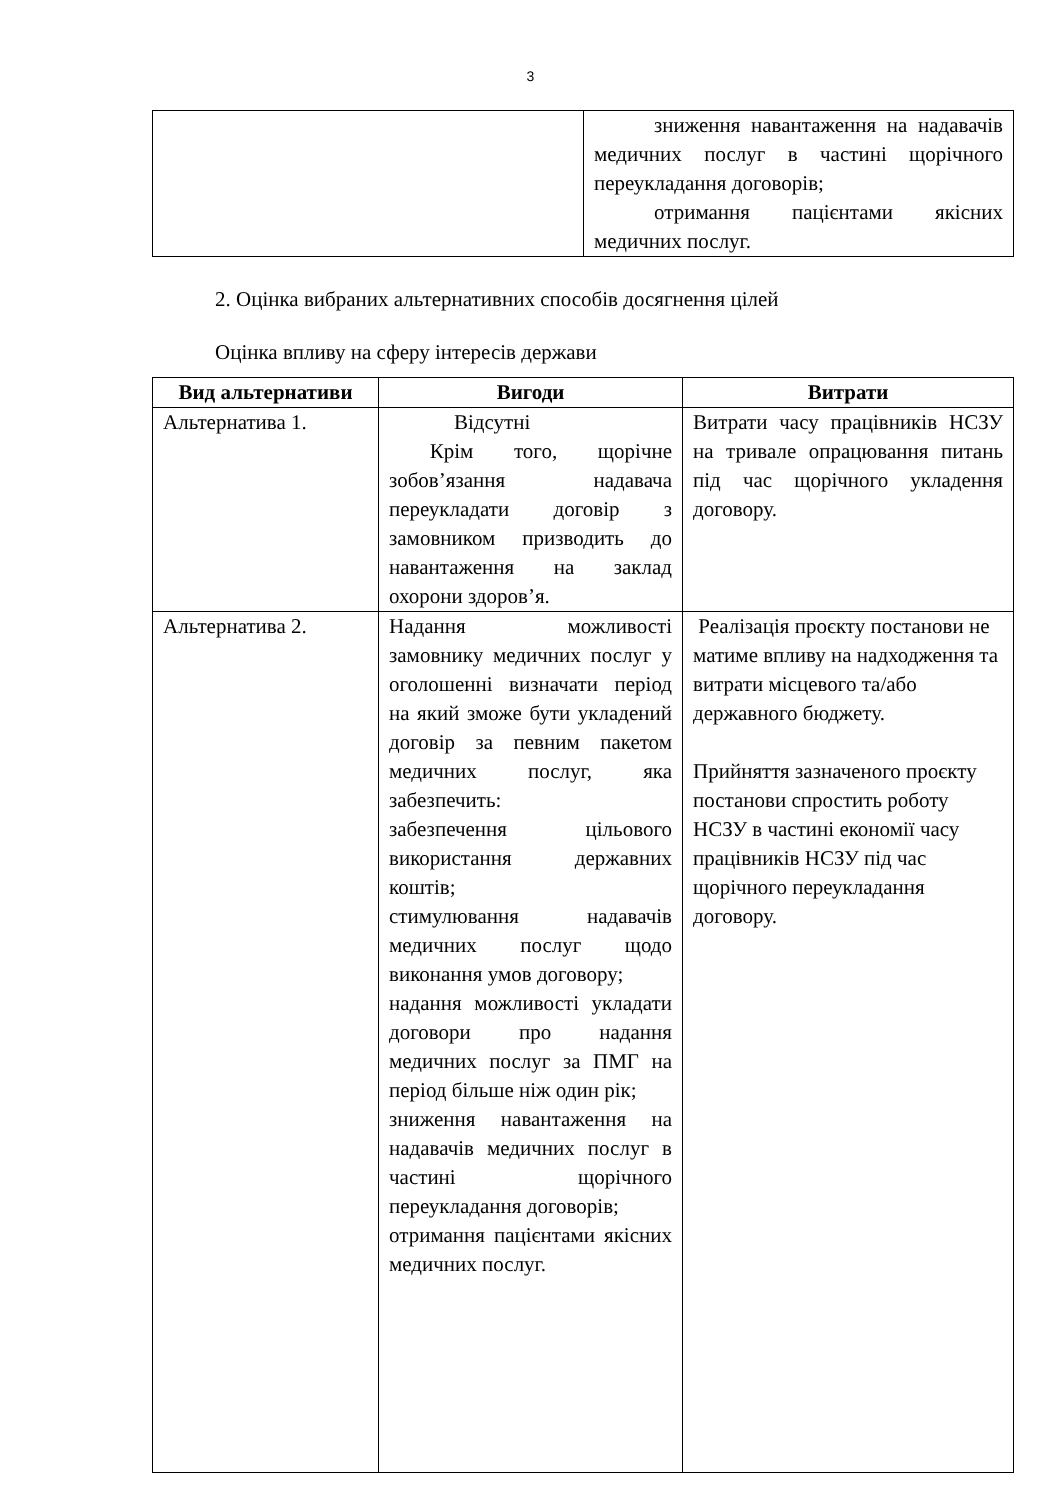3
| | зниження навантаження на надавачів медичних послуг в частині щорічного переукладання договорів; отримання пацієнтами якісних медичних послуг. |
2. Оцінка вибраних альтернативних способів досягнення цілей
Оцінка впливу на сферу інтересів держави
| Вид альтернативи | Вигоди | Витрати |
| --- | --- | --- |
| Альтернатива 1. | Відсутні Крім того, щорічне зобов’язання надавача переукладати договір з замовником призводить до навантаження на заклад охорони здоров’я. | Витрати часу працівників НСЗУ на тривале опрацювання питань під час щорічного укладення договору. |
| Альтернатива 2. | Надання можливості замовнику медичних послуг у оголошенні визначати період на який зможе бути укладений договір за певним пакетом медичних послуг, яка забезпечить: забезпечення цільового використання державних коштів; стимулювання надавачів медичних послуг щодо виконання умов договору; надання можливості укладати договори про надання медичних послуг за ПМГ на період більше ніж один рік; зниження навантаження на надавачів медичних послуг в частині щорічного переукладання договорів; отримання пацієнтами якісних медичних послуг. | Реалізація проєкту постанови не матиме впливу на надходження та витрати місцевого та/або державного бюджету. Прийняття зазначеного проєкту постанови спростить роботу НСЗУ в частині економії часу працівників НСЗУ під час щорічного переукладання договору. |